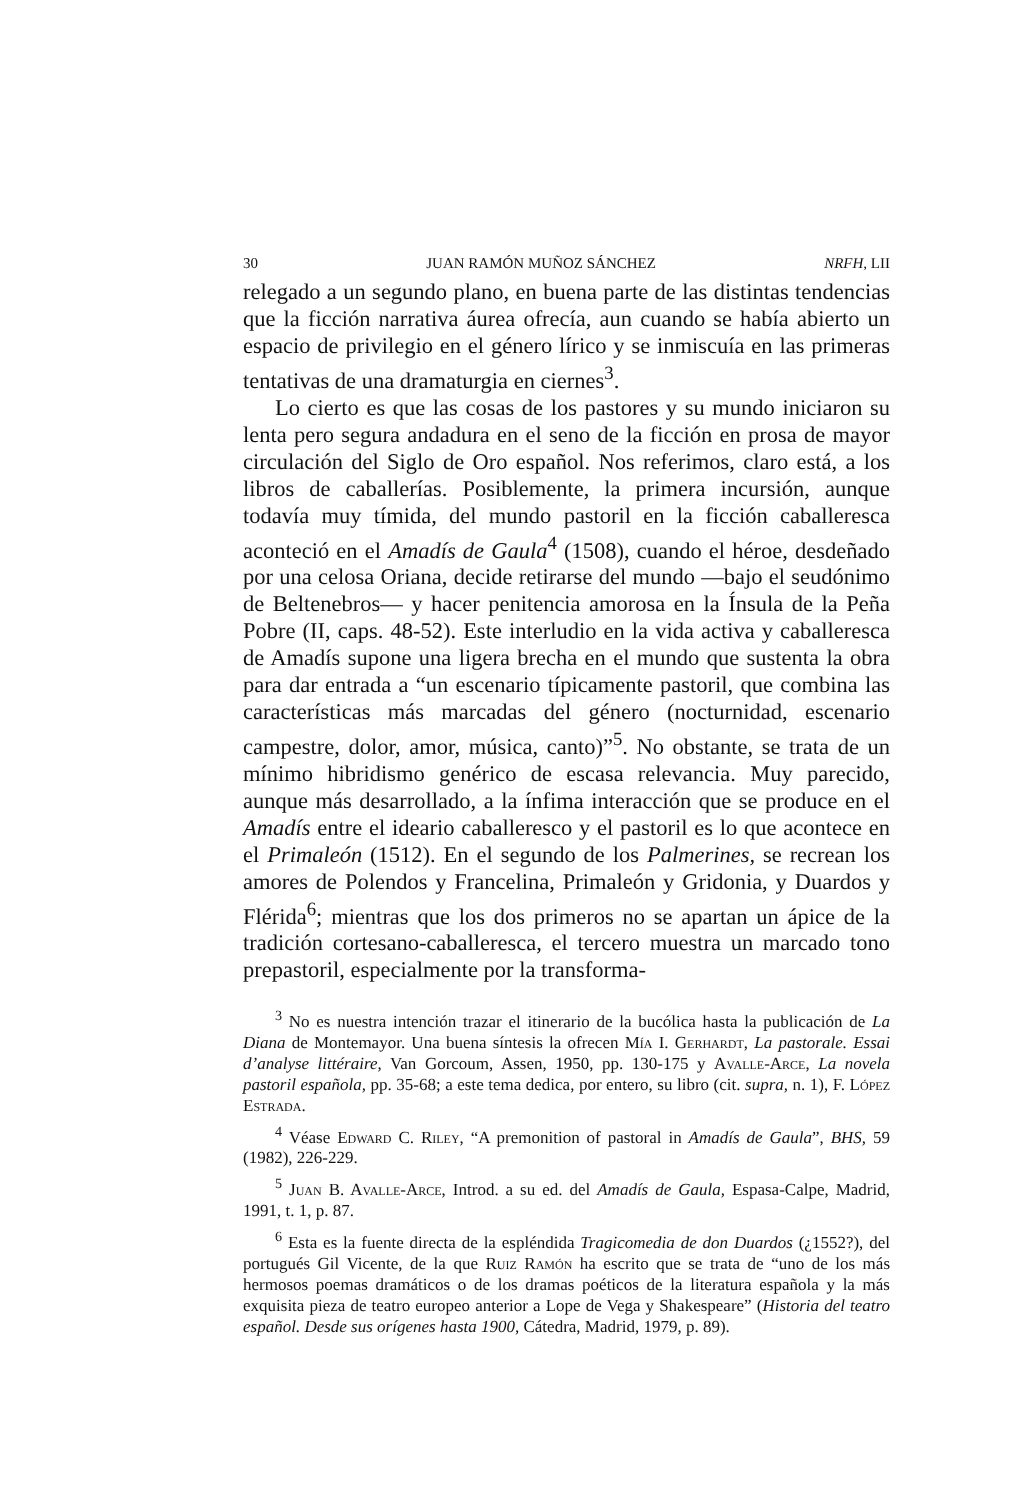30 JUAN RAMÓN MUÑOZ SÁNCHEZ NRFH, LII
relegado a un segundo plano, en buena parte de las distintas tendencias que la ficción narrativa áurea ofrecía, aun cuando se había abierto un espacio de privilegio en el género lírico y se inmiscuía en las primeras tentativas de una dramaturgia en ciernes<sup>3</sup>.
Lo cierto es que las cosas de los pastores y su mundo iniciaron su lenta pero segura andadura en el seno de la ficción en prosa de mayor circulación del Siglo de Oro español. Nos referimos, claro está, a los libros de caballerías. Posiblemente, la primera incursión, aunque todavía muy tímida, del mundo pastoril en la ficción caballeresca aconteció en el Amadís de Gaula<sup>4</sup> (1508), cuando el héroe, desdeñado por una celosa Oriana, decide retirarse del mundo —bajo el seudónimo de Beltenebros— y hacer penitencia amorosa en la Ínsula de la Peña Pobre (II, caps. 48-52). Este interludio en la vida activa y caballeresca de Amadís supone una ligera brecha en el mundo que sustenta la obra para dar entrada a “un escenario típicamente pastoril, que combina las características más marcadas del género (nocturnidad, escenario campestre, dolor, amor, música, canto)”<sup>5</sup>. No obstante, se trata de un mínimo hibridismo genérico de escasa relevancia. Muy parecido, aunque más desarrollado, a la ínfima interacción que se produce en el Amadís entre el ideario caballeresco y el pastoril es lo que acontece en el Primaleón (1512). En el segundo de los Palmerines, se recrean los amores de Polendos y Francelina, Primaleón y Gridonia, y Duardos y Flérida<sup>6</sup>; mientras que los dos primeros no se apartan un ápice de la tradición cortesano-caballeresca, el tercero muestra un marcado tono prepastoril, especialmente por la transforma-
<sup>3</sup> No es nuestra intención trazar el itinerario de la bucólica hasta la publicación de La Diana de Montemayor. Una buena síntesis la ofrecen Mía I. Gerhardt, La pastorale. Essai d’analyse littéraire, Van Gorcoum, Assen, 1950, pp. 130-175 y Avalle-Arce, La novela pastoril española, pp. 35-68; a este tema dedica, por entero, su libro (cit. supra, n. 1), F. López Estrada.
<sup>4</sup> Véase Edward C. Riley, “A premonition of pastoral in Amadís de Gaula”, BHS, 59 (1982), 226-229.
<sup>5</sup> Juan B. Avalle-Arce, Introd. a su ed. del Amadís de Gaula, Espasa-Calpe, Madrid, 1991, t. 1, p. 87.
<sup>6</sup> Esta es la fuente directa de la espléndida Tragicomedia de don Duardos (¿1552?), del portugués Gil Vicente, de la que Ruiz Ramón ha escrito que se trata de “uno de los más hermosos poemas dramáticos o de los dramas poéticos de la literatura española y la más exquisita pieza de teatro europeo anterior a Lope de Vega y Shakespeare” (Historia del teatro español. Desde sus orígenes hasta 1900, Cátedra, Madrid, 1979, p. 89).